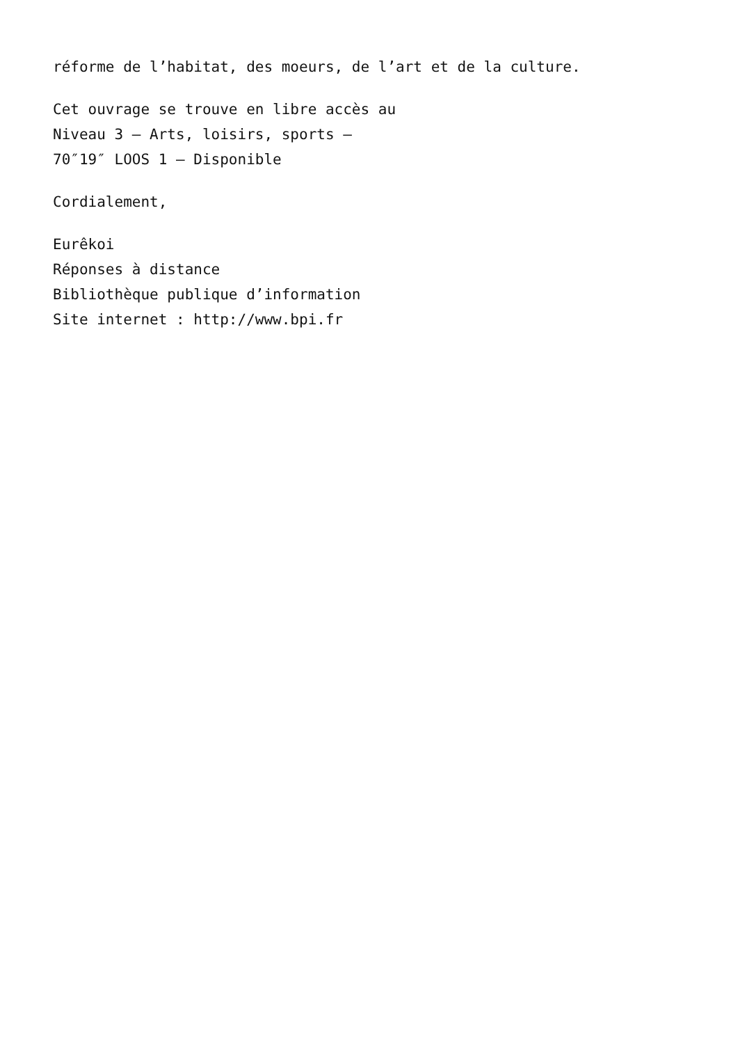réforme de l’habitat, des moeurs, de l’art et de la culture.
Cet ouvrage se trouve en libre accès au
Niveau 3 – Arts, loisirs, sports –
70″19″ LOOS 1 – Disponible
Cordialement,
Eurêkoi
Réponses à distance
Bibliothèque publique d’information
Site internet : http://www.bpi.fr